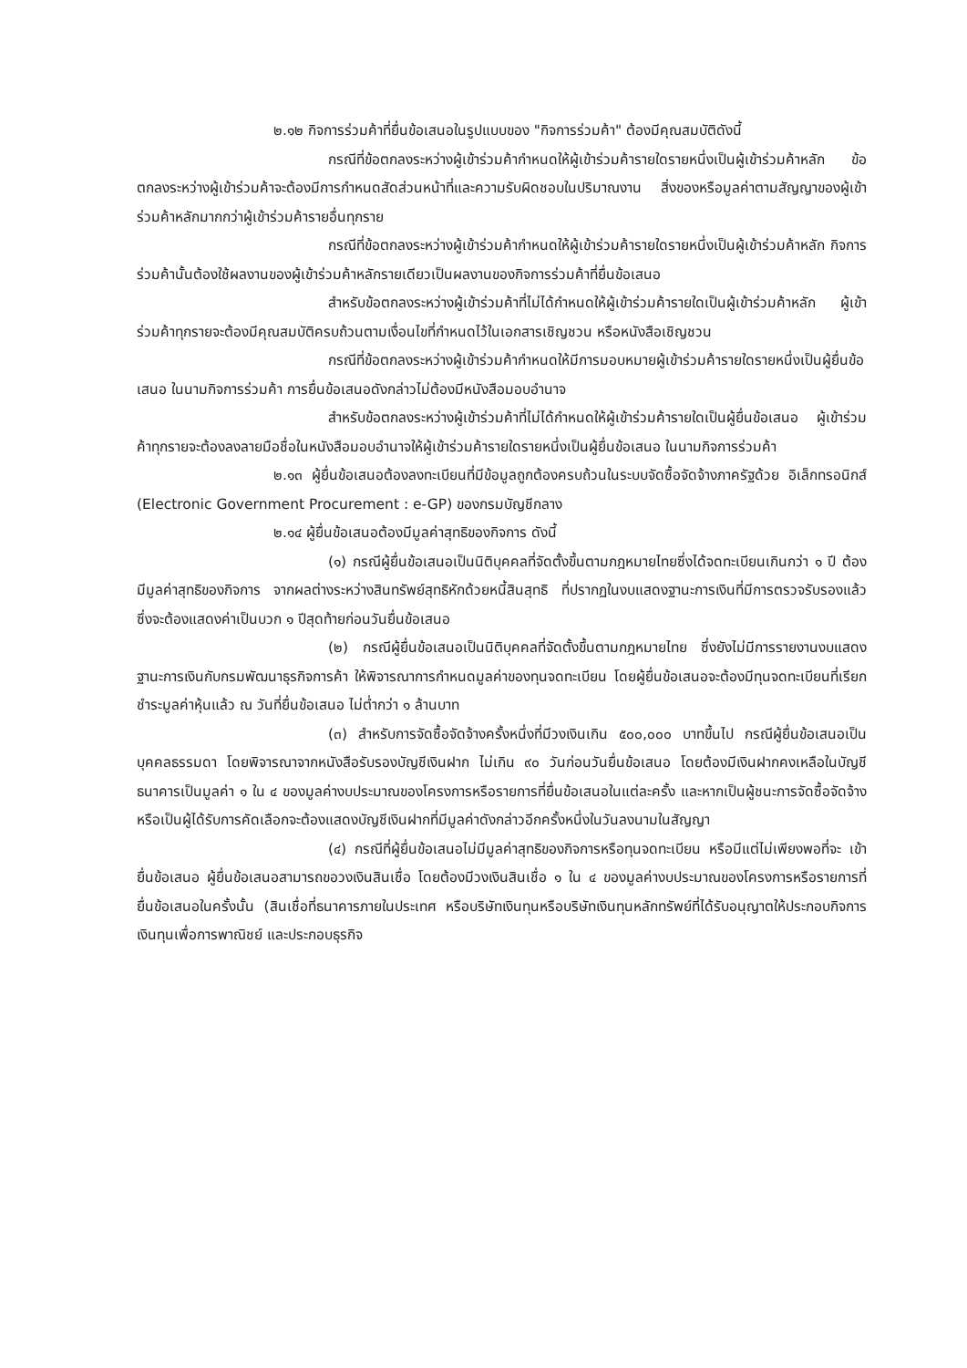๒.๑๒ กิจการร่วมค้าที่ยื่นข้อเสนอในรูปแบบของ "กิจการร่วมค้า" ต้องมีคุณสมบัติดังนี้
กรณีที่ข้อตกลงระหว่างผู้เข้าร่วมค้ากำหนดให้ผู้เข้าร่วมค้ารายใดรายหนึ่งเป็นผู้เข้าร่วมค้าหลัก ข้อตกลงระหว่างผู้เข้าร่วมค้าจะต้องมีการกำหนดสัดส่วนหน้าที่และความรับผิดชอบในปริมาณงาน สิ่งของหรือมูลค่าตามสัญญาของผู้เข้าร่วมค้าหลักมากกว่าผู้เข้าร่วมค้ารายอื่นทุกราย
กรณีที่ข้อตกลงระหว่างผู้เข้าร่วมค้ากำหนดให้ผู้เข้าร่วมค้ารายใดรายหนึ่งเป็นผู้เข้าร่วมค้าหลัก กิจการร่วมค้านั้นต้องใช้ผลงานของผู้เข้าร่วมค้าหลักรายเดียวเป็นผลงานของกิจการร่วมค้าที่ยื่นข้อเสนอ
สำหรับข้อตกลงระหว่างผู้เข้าร่วมค้าที่ไม่ได้กำหนดให้ผู้เข้าร่วมค้ารายใดเป็นผู้เข้าร่วมค้าหลัก ผู้เข้าร่วมค้าทุกรายจะต้องมีคุณสมบัติครบถ้วนตามเงื่อนไขที่กำหนดไว้ในเอกสารเชิญชวน หรือหนังสือเชิญชวน
กรณีที่ข้อตกลงระหว่างผู้เข้าร่วมค้ากำหนดให้มีการมอบหมายผู้เข้าร่วมค้ารายใดรายหนึ่งเป็นผู้ยื่นข้อเสนอ ในนามกิจการร่วมค้า การยื่นข้อเสนอดังกล่าวไม่ต้องมีหนังสือมอบอำนาจ
สำหรับข้อตกลงระหว่างผู้เข้าร่วมค้าที่ไม่ได้กำหนดให้ผู้เข้าร่วมค้ารายใดเป็นผู้ยื่นข้อเสนอ ผู้เข้าร่วมค้าทุกรายจะต้องลงลายมือชื่อในหนังสือมอบอำนาจให้ผู้เข้าร่วมค้ารายใดรายหนึ่งเป็นผู้ยื่นข้อเสนอ ในนามกิจการร่วมค้า
๒.๑๓ ผู้ยื่นข้อเสนอต้องลงทะเบียนที่มีข้อมูลถูกต้องครบถ้วนในระบบจัดซื้อจัดจ้างภาครัฐด้วย อิเล็กทรอนิกส์ (Electronic Government Procurement : e-GP) ของกรมบัญชีกลาง
๒.๑๔ ผู้ยื่นข้อเสนอต้องมีมูลค่าสุทธิของกิจการ ดังนี้
(๑) กรณีผู้ยื่นข้อเสนอเป็นนิติบุคคลที่จัดตั้งขึ้นตามกฎหมายไทยซึ่งได้จดทะเบียนเกินกว่า ๑ ปี ต้องมีมูลค่าสุทธิของกิจการ จากผลต่างระหว่างสินทรัพย์สุทธิหักด้วยหนี้สินสุทธิ ที่ปรากฏในงบแสดงฐานะการเงินที่มีการตรวจรับรองแล้ว ซึ่งจะต้องแสดงค่าเป็นบวก ๑ ปีสุดท้ายก่อนวันยื่นข้อเสนอ
(๒) กรณีผู้ยื่นข้อเสนอเป็นนิติบุคคลที่จัดตั้งขึ้นตามกฎหมายไทย ซึ่งยังไม่มีการรายงานงบแสดงฐานะการเงินกับกรมพัฒนาธุรกิจการค้า ให้พิจารณาการกำหนดมูลค่าของทุนจดทะเบียน โดยผู้ยื่นข้อเสนอจะต้องมีทุนจดทะเบียนที่เรียกชำระมูลค่าหุ้นแล้ว ณ วันที่ยื่นข้อเสนอ ไม่ต่ำกว่า ๑ ล้านบาท
(๓) สำหรับการจัดซื้อจัดจ้างครั้งหนึ่งที่มีวงเงินเกิน ๕๐๐,๐๐๐ บาทขึ้นไป กรณีผู้ยื่นข้อเสนอเป็นบุคคลธรรมดา โดยพิจารณาจากหนังสือรับรองบัญชีเงินฝาก ไม่เกิน ๙๐ วันก่อนวันยื่นข้อเสนอ โดยต้องมีเงินฝากคงเหลือในบัญชีธนาคารเป็นมูลค่า ๑ ใน ๔ ของมูลค่างบประมาณของโครงการหรือรายการที่ยื่นข้อเสนอในแต่ละครั้ง และหากเป็นผู้ชนะการจัดซื้อจัดจ้างหรือเป็นผู้ได้รับการคัดเลือกจะต้องแสดงบัญชีเงินฝากที่มีมูลค่าดังกล่าวอีกครั้งหนึ่งในวันลงนามในสัญญา
(๔) กรณีที่ผู้ยื่นข้อเสนอไม่มีมูลค่าสุทธิของกิจการหรือทุนจดทะเบียน หรือมีแต่ไม่เพียงพอที่จะ เข้ายื่นข้อเสนอ ผู้ยื่นข้อเสนอสามารถขอวงเงินสินเชื่อ โดยต้องมีวงเงินสินเชื่อ ๑ ใน ๔ ของมูลค่างบประมาณของโครงการหรือรายการที่ยื่นข้อเสนอในครั้งนั้น (สินเชื่อที่ธนาคารภายในประเทศ หรือบริษัทเงินทุนหรือบริษัทเงินทุนหลักทรัพย์ที่ได้รับอนุญาตให้ประกอบกิจการเงินทุนเพื่อการพาณิชย์ และประกอบธุรกิจ